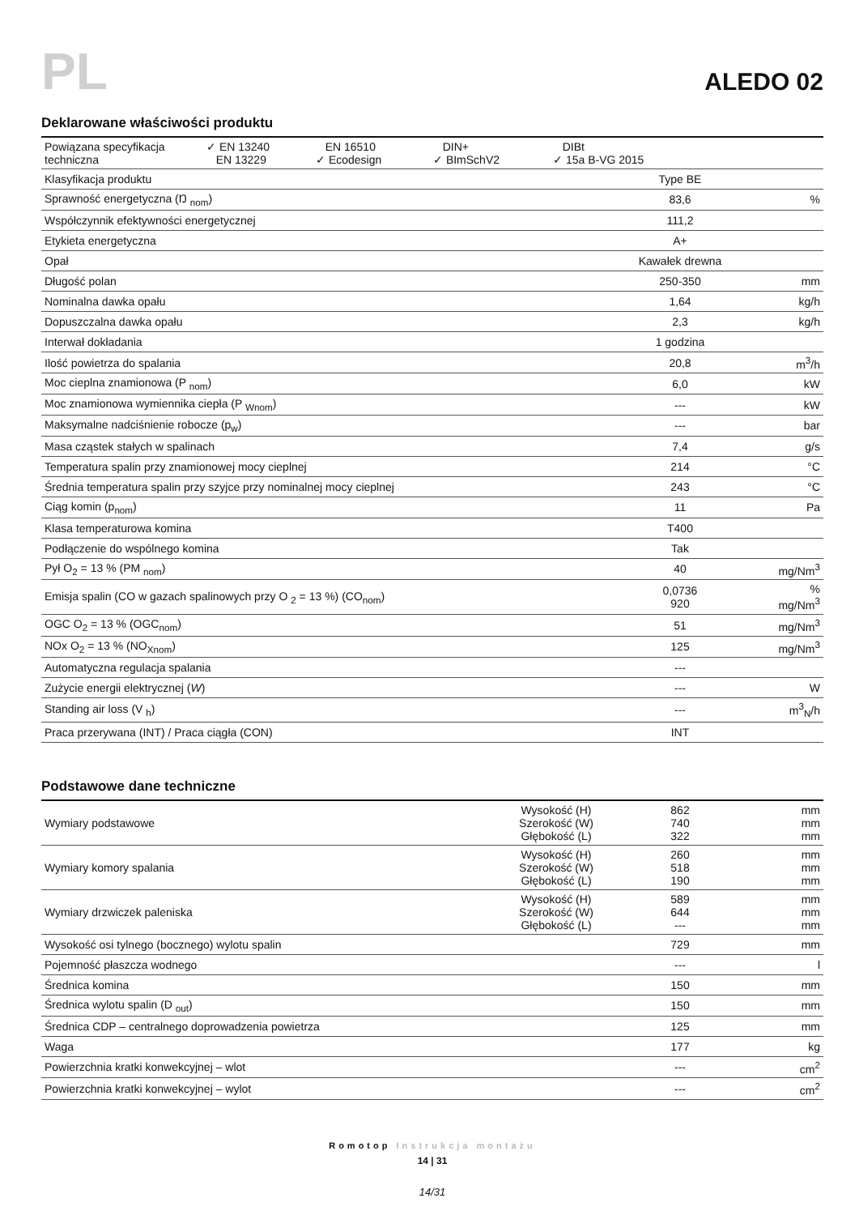PL
ALEDO 02
Deklarowane właściwości produktu
| Powiązana specyfikacja techniczna ✓ EN 13240 EN 13229 EN 16510 ✓ Ecodesign DIN+ ✓ BImSchV2 DIBt ✓ 15a B-VG 2015 | | |
| Klasyfikacja produktu | Type BE | |
| Sprawność energetyczna (Ŋ <sub>nom</sub>) | 83,6 | % |
| Współczynnik efektywności energetycznej | 111,2 | |
| Etykieta energetyczna | A+ | |
| Opał | Kawałek drewna | |
| Długość polan | 250-350 | mm |
| Nominalna dawka opału | 1,64 | kg/h |
| Dopuszczalna dawka opału | 2,3 | kg/h |
| Interwał dokładania | 1 godzina | |
| Ilość powietrza do spalania | 20,8 | m<sup>3</sup>/h |
| Moc cieplna znamionowa (P <sub>nom</sub>) | 6,0 | kW |
| Moc znamionowa wymiennika ciepła (P <sub>Wnom</sub>) | --- | kW |
| Maksymalne nadciśnienie robocze (p<sub>w</sub>) | --- | bar |
| Masa cząstek stałych w spalinach | 7,4 | g/s |
| Temperatura spalin przy znamionowej mocy cieplnej | 214 | °C |
| Średnia temperatura spalin przy szyjce przy nominalnej mocy cieplnej | 243 | °C |
| Ciąg komin (p<sub>nom</sub>) | 11 | Pa |
| Klasa temperaturowa komina | T400 | |
| Podłączenie do wspólnego komina | Tak | |
| Pył O<sub>2</sub> = 13 % (PM <sub>nom</sub>) | 40 | mg/Nm<sup>3</sup> |
| Emisja spalin (CO w gazach spalinowych przy O <sub>2</sub> = 13 %) (CO<sub>nom</sub>) | 0,0736 920 | % mg/Nm<sup>3</sup> |
| OGC O<sub>2</sub> = 13 % (OGC<sub>nom</sub>) | 51 | mg/Nm<sup>3</sup> |
| NOx O<sub>2</sub> = 13 % (NO<sub>Xnom</sub>) | 125 | mg/Nm<sup>3</sup> |
| Automatyczna regulacja spalania | --- | |
| Zużycie energii elektrycznej ( W ) | --- | W |
| Standing air loss (V <sub>h</sub>) | --- | m<sup>3</sup><sub>N</sub>/h |
| Praca przerywana (INT) / Praca ciągła (CON) | INT | |
Podstawowe dane techniczne
| Wymiary podstawowe | Wysokość (H) Szerokość (W) Głębokość (L) | 862 740 322 | mm mm mm |
| Wymiary komory spalania | Wysokość (H) Szerokość (W) Głębokość (L) | 260 518 190 | mm mm mm |
| Wymiary drzwiczek paleniska | Wysokość (H) Szerokość (W) Głębokość (L) | 589 644 --- | mm mm mm |
| Wysokość osi tylnego (bocznego) wylotu spalin | | 729 | mm |
| Pojemność płaszcza wodnego | | --- | l |
| Średnica komina | | 150 | mm |
| Średnica wylotu spalin (D <sub>out</sub>) | | 150 | mm |
| Średnica CDP – centralnego doprowadzenia powietrza | | 125 | mm |
| Waga | | 177 | kg |
| Powierzchnia kratki konwekcyjnej – wlot | | --- | cm<sup>2</sup> |
| Powierzchnia kratki konwekcyjnej – wylot | | --- | cm<sup>2</sup> |
Romotop Instrukcja montażu
14 | 31
14/31